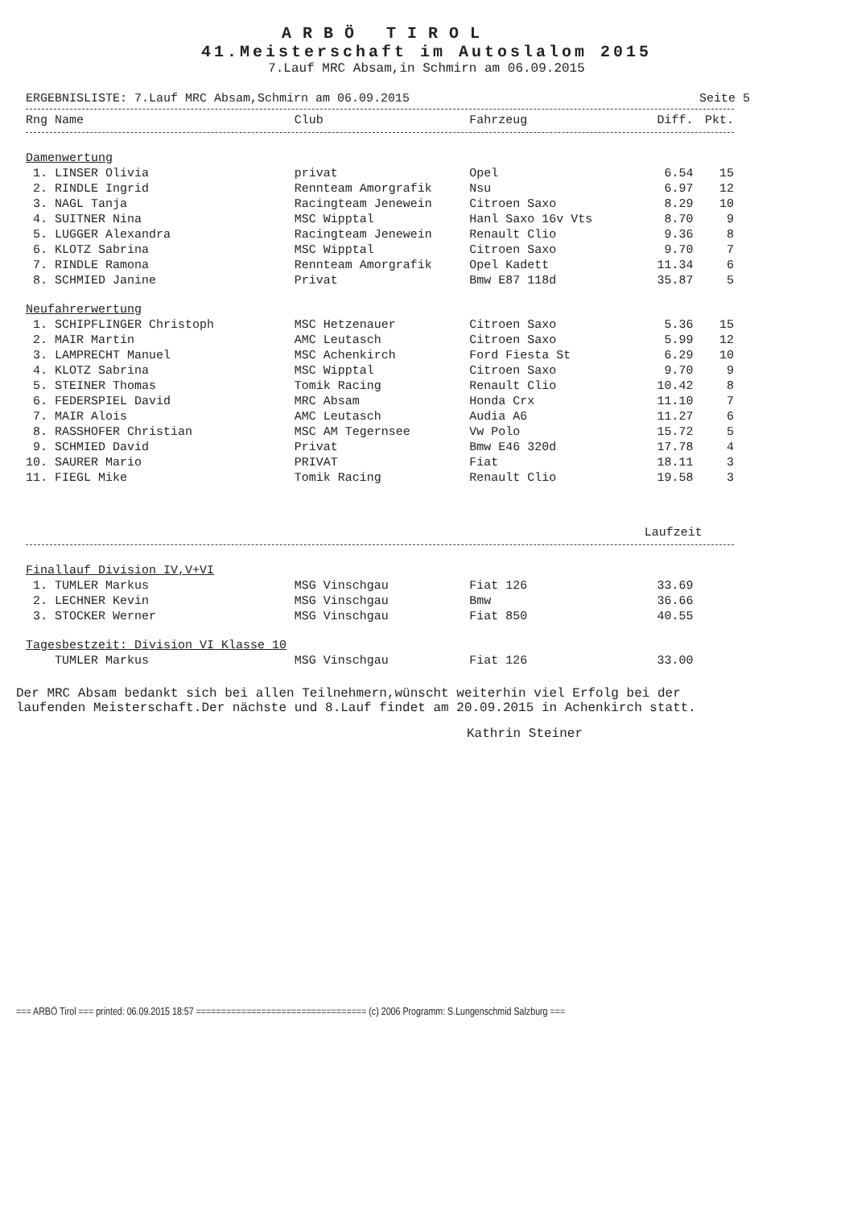ARBÖ TIROL
41.Meisterschaft im Autoslalom 2015
7.Lauf MRC Absam,in Schmirn am 06.09.2015
ERGEBNISLISTE: 7.Lauf MRC Absam,Schmirn am 06.09.2015 Seite 5
| Rng Name | Club | Fahrzeug | Diff. | Pkt. |
| --- | --- | --- | --- | --- |
| Damenwertung | | | | |
| 1. LINSER Olivia | privat | Opel | 6.54 | 15 |
| 2. RINDLE Ingrid | Rennteam Amorgrafik | Nsu | 6.97 | 12 |
| 3. NAGL Tanja | Racingteam Jenewein | Citroen Saxo | 8.29 | 10 |
| 4. SUITNER Nina | MSC Wipptal | Hanl Saxo 16v Vts | 8.70 | 9 |
| 5. LUGGER Alexandra | Racingteam Jenewein | Renault Clio | 9.36 | 8 |
| 6. KLOTZ Sabrina | MSC Wipptal | Citroen Saxo | 9.70 | 7 |
| 7. RINDLE Ramona | Rennteam Amorgrafik | Opel Kadett | 11.34 | 6 |
| 8. SCHMIED Janine | Privat | Bmw E87 118d | 35.87 | 5 |
| Neufahrerwertung | | | | |
| 1. SCHIPFLINGER Christoph | MSC Hetzenauer | Citroen Saxo | 5.36 | 15 |
| 2. MAIR Martin | AMC Leutasch | Citroen Saxo | 5.99 | 12 |
| 3. LAMPRECHT Manuel | MSC Achenkirch | Ford Fiesta St | 6.29 | 10 |
| 4. KLOTZ Sabrina | MSC Wipptal | Citroen Saxo | 9.70 | 9 |
| 5. STEINER Thomas | Tomik Racing | Renault Clio | 10.42 | 8 |
| 6. FEDERSPIEL David | MRC Absam | Honda Crx | 11.10 | 7 |
| 7. MAIR Alois | AMC Leutasch | Audia A6 | 11.27 | 6 |
| 8. RASSHOFER Christian | MSC AM Tegernsee | Vw Polo | 15.72 | 5 |
| 9. SCHMIED David | Privat | Bmw E46 320d | 17.78 | 4 |
| 10. SAURER Mario | PRIVAT | Fiat | 18.11 | 3 |
| 11. FIEGL Mike | Tomik Racing | Renault Clio | 19.58 | 3 |
| | | | Laufzeit | |
| Finallauf Division IV,V+VI | | | | |
| 1. TUMLER Markus | MSG Vinschgau | Fiat 126 | 33.69 | |
| 2. LECHNER Kevin | MSG Vinschgau | Bmw | 36.66 | |
| 3. STOCKER Werner | MSG Vinschgau | Fiat 850 | 40.55 | |
| Tagesbestzeit: Division VI Klasse 10 | | | | |
| TUMLER Markus | MSG Vinschgau | Fiat 126 | 33.00 | |
Der MRC Absam bedankt sich bei allen Teilnehmern,wünscht weiterhin viel Erfolg bei der laufenden Meisterschaft.Der nächste und 8.Lauf findet am 20.09.2015 in Achenkirch statt.
Kathrin Steiner
=== ARBÖ Tirol === printed: 06.09.2015 18:57 ================================== (c) 2006 Programm: S.Lungenschmid Salzburg ===